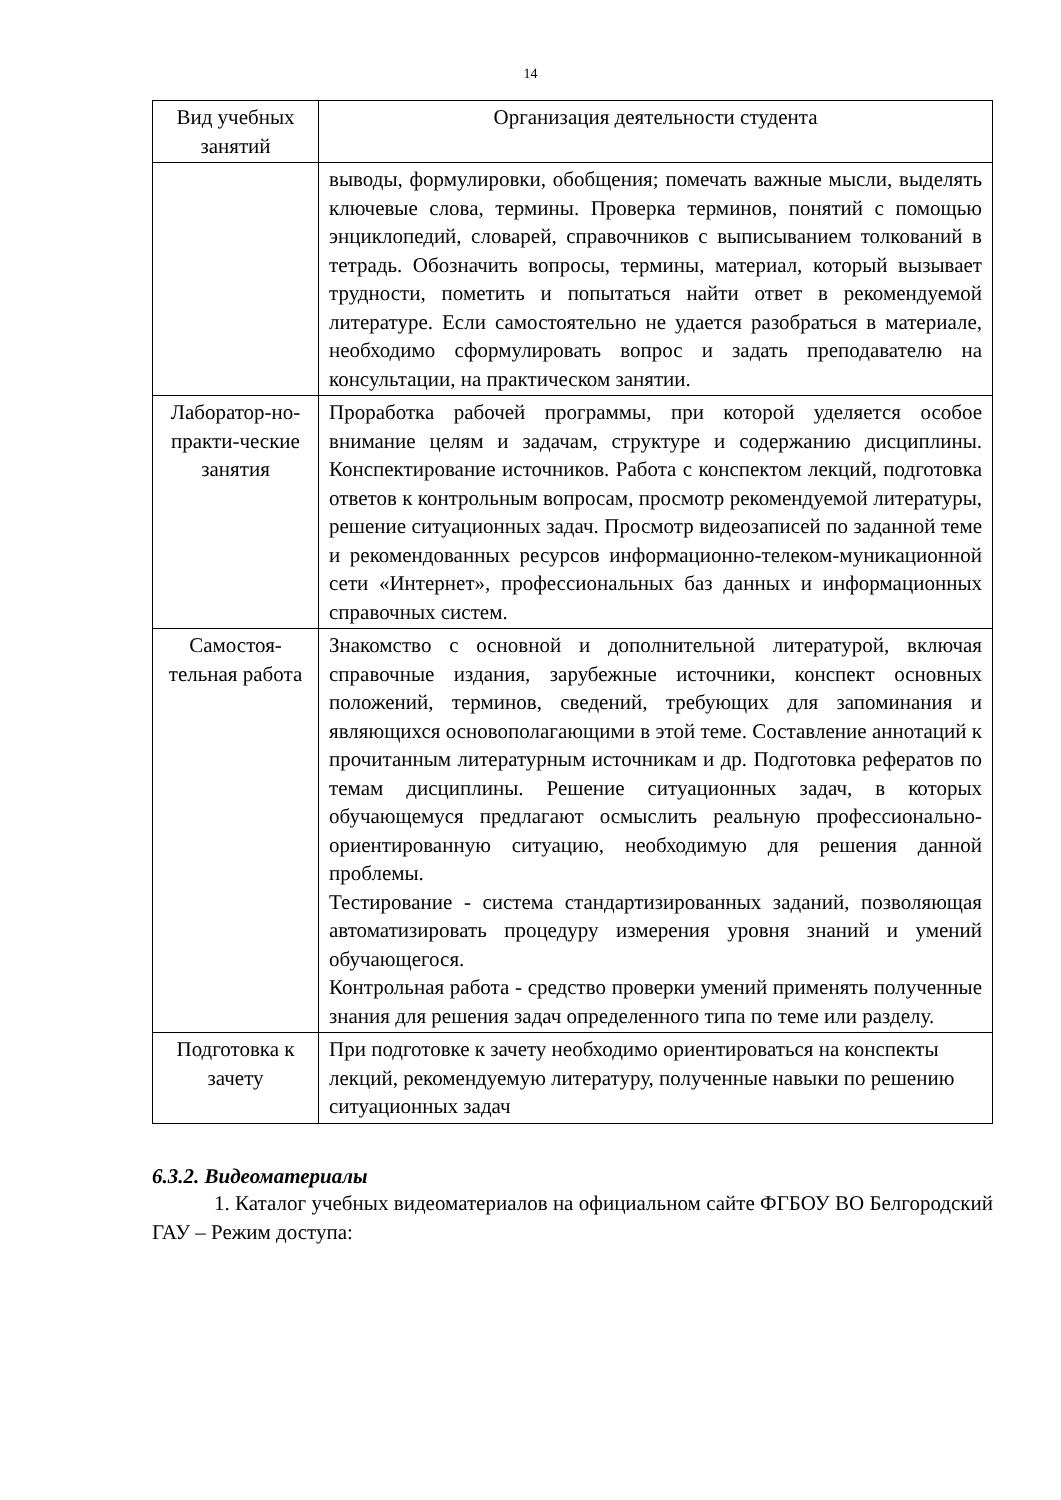14
| Вид учебных занятий | Организация деятельности студента |
| --- | --- |
| | выводы, формулировки, обобщения; помечать важные мысли, выделять ключевые слова, термины. Проверка терминов, понятий с помощью энциклопедий, словарей, справочников с выписыванием толкований в тетрадь. Обозначить вопросы, термины, материал, который вызывает трудности, пометить и попытаться найти ответ в рекомендуемой литературе. Если самостоятельно не удается разобраться в материале, необходимо сформулировать вопрос и задать преподавателю на консультации, на практическом занятии. |
| Лаборатор-но-практи-ческие занятия | Проработка рабочей программы, при которой уделяется особое внимание целям и задачам, структуре и содержанию дисциплины. Конспектирование источников. Работа с конспектом лекций, подготовка ответов к контрольным вопросам, просмотр рекомендуемой литературы, решение ситуационных задач. Просмотр видеозаписей по заданной теме и рекомендованных ресурсов информационно-телеком-муникационной сети «Интернет», профессиональных баз данных и информационных справочных систем. |
| Самостоя-тельная работа | Знакомство с основной и дополнительной литературой, включая справочные издания, зарубежные источники, конспект основных положений, терминов, сведений, требующих для запоминания и являющихся основополагающими в этой теме. Составление аннотаций к прочитанным литературным источникам и др. Подготовка рефератов по темам дисциплины. Решение ситуационных задач, в которых обучающемуся предлагают осмыслить реальную профессионально-ориентированную ситуацию, необходимую для решения данной проблемы. Тестирование - система стандартизированных заданий, позволяющая автоматизировать процедуру измерения уровня знаний и умений обучающегося. Контрольная работа - средство проверки умений применять полученные знания для решения задач определенного типа по теме или разделу. |
| Подготовка к зачету | При подготовке к зачету необходимо ориентироваться на конспекты лекций, рекомендуемую литературу, полученные навыки по решению ситуационных задач |
6.3.2. Видеоматериалы
1. Каталог учебных видеоматериалов на официальном сайте ФГБОУ ВО Белгородский ГАУ – Режим доступа: